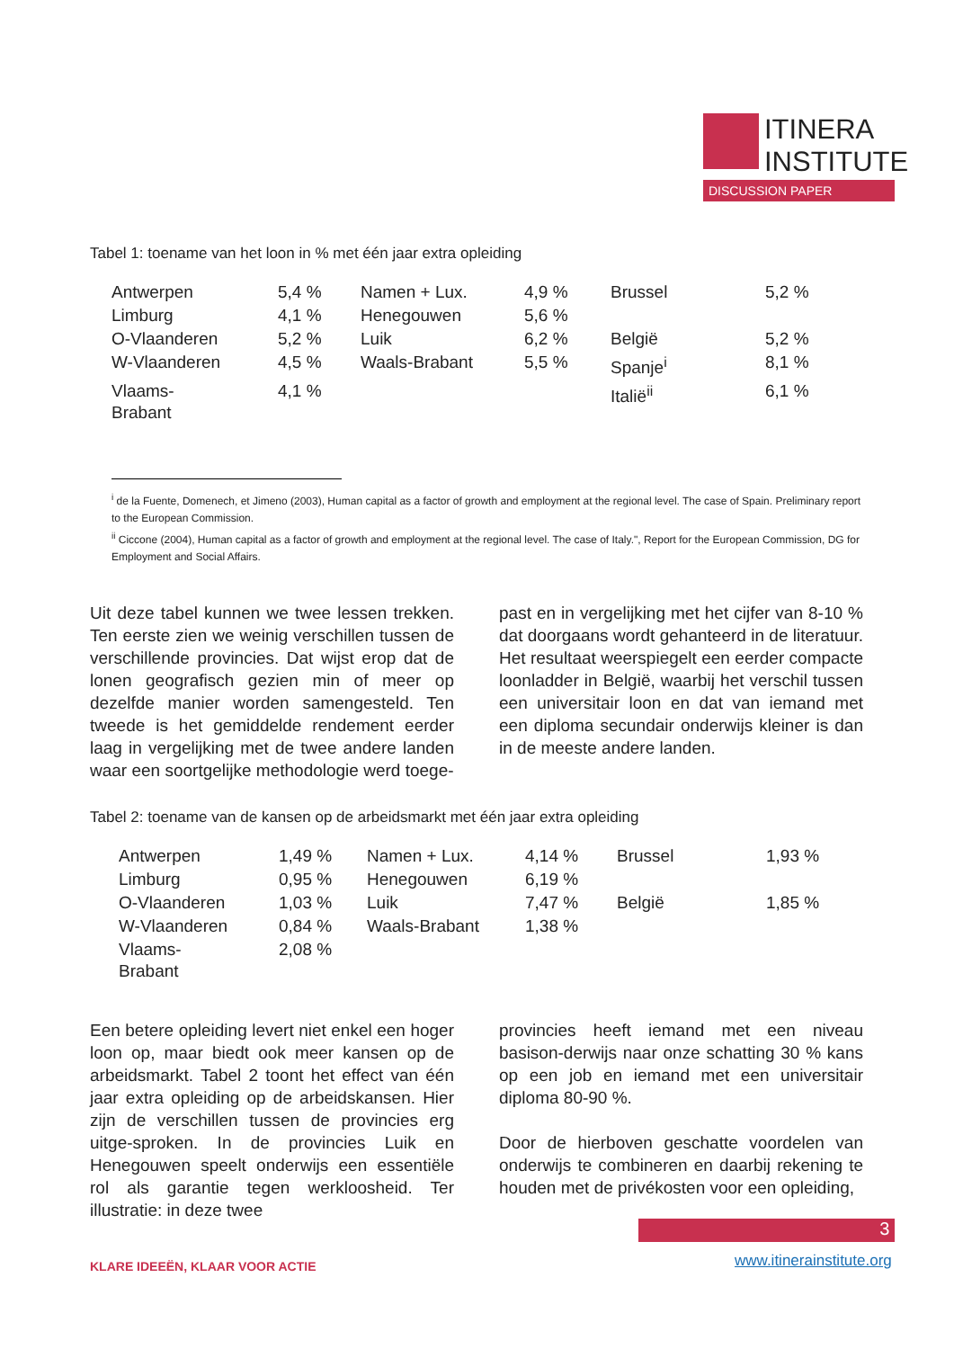ITINERA
INSTITUTE
DISCUSSION PAPER
Tabel 1: toename van het loon in % met één jaar extra opleiding
| Antwerpen | 5,4 % | Namen + Lux. | 4,9 % | Brussel | 5,2 % |
| Limburg | 4,1 % | Henegouwen | 5,6 % | | |
| O-Vlaanderen | 5,2 % | Luik | 6,2 % | België | 5,2 % |
| W-Vlaanderen | 4,5 % | Waals-Brabant | 5,5 % | Spanje<sup>i</sup> | 8,1 % |
| Vlaams- Brabant | 4,1 % | | | Italië<sup>ii</sup> | 6,1 % |
<sup>i</sup> de la Fuente, Domenech, et Jimeno (2003), Human capital as a factor of growth and employment at the regional level. The case of Spain. Preliminary report to the European Commission.
<sup>ii</sup> Ciccone (2004), Human capital as a factor of growth and employment at the regional level. The case of Italy.", Report for the European Commission, DG for Employment and Social Affairs.
Uit deze tabel kunnen we twee lessen trekken. Ten eerste zien we weinig verschillen tussen de verschillende provincies. Dat wijst erop dat de lonen geografisch gezien min of meer op dezelfde manier worden samengesteld. Ten tweede is het gemiddelde rendement eerder laag in vergelijking met de twee andere landen waar een soortgelijke methodologie werd toege-
past en in vergelijking met het cijfer van 8-10 % dat doorgaans wordt gehanteerd in de literatuur. Het resultaat weerspiegelt een eerder compacte loonladder in België, waarbij het verschil tussen een universitair loon en dat van iemand met een diploma secundair onderwijs kleiner is dan in de meeste andere landen.
Tabel 2: toename van de kansen op de arbeidsmarkt met één jaar extra opleiding
| Antwerpen | 1,49 % | Namen + Lux. | 4,14 % | Brussel | 1,93 % |
| Limburg | 0,95 % | Henegouwen | 6,19 % | | |
| O-Vlaanderen | 1,03 % | Luik | 7,47 % | België | 1,85 % |
| W-Vlaanderen | 0,84 % | Waals-Brabant | 1,38 % | | |
| Vlaams- Brabant | 2,08 % | | | | |
Een betere opleiding levert niet enkel een hoger loon op, maar biedt ook meer kansen op de arbeidsmarkt. Tabel 2 toont het effect van één jaar extra opleiding op de arbeidskansen. Hier zijn de verschillen tussen de provincies erg uitge-sproken. In de provincies Luik en Henegouwen speelt onderwijs een essentiële rol als garantie tegen werkloosheid. Ter illustratie: in deze twee
provincies heeft iemand met een niveau basison-derwijs naar onze schatting 30 % kans op een job en iemand met een universitair diploma 80-90 %.
Door de hierboven geschatte voordelen van onderwijs te combineren en daarbij rekening te houden met de privékosten voor een opleiding,
3
KLARE IDEEËN, KLAAR VOOR ACTIE www.itinerainstitute.org